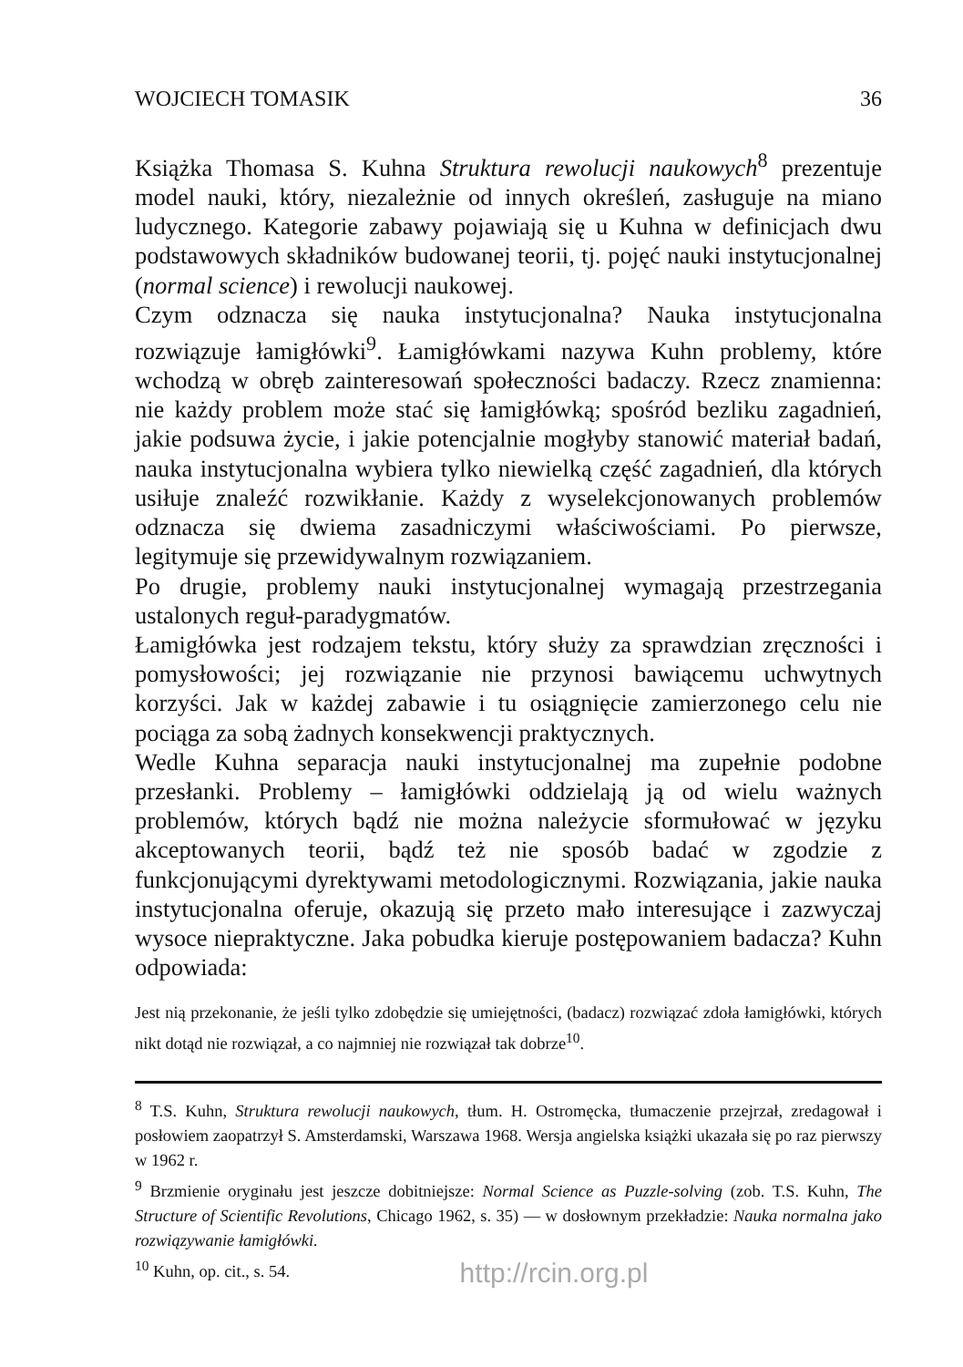WOJCIECH TOMASIK 36
Książka Thomasa S. Kuhna Struktura rewolucji naukowych<sup>8</sup> prezentuje model nauki, który, niezależnie od innych określeń, zasługuje na miano ludycznego. Kategorie zabawy pojawiają się u Kuhna w definicjach dwu podstawowych składników budowanej teorii, tj. pojęć nauki instytucjonalnej (normal science) i rewolucji naukowej.
Czym odznacza się nauka instytucjonalna? Nauka instytucjonalna rozwiązuje łamigłówki<sup>9</sup>. Łamigłówkami nazywa Kuhn problemy, które wchodzą w obręb zainteresowań społeczności badaczy. Rzecz znamienna: nie każdy problem może stać się łamigłówką; spośród bezliku zagadnień, jakie podsuwa życie, i jakie potencjalnie mogłyby stanowić materiał badań, nauka instytucjonalna wybiera tylko niewielką część zagadnień, dla których usiłuje znaleźć rozwikłanie. Każdy z wyselekcjonowanych problemów odznacza się dwiema zasadniczymi właściwościami. Po pierwsze, legitymuje się przewidywalnym rozwiązaniem.
Po drugie, problemy nauki instytucjonalnej wymagają przestrzegania ustalonych reguł-paradygmatów.
Łamigłówka jest rodzajem tekstu, który służy za sprawdzian zręczności i pomysłowości; jej rozwiązanie nie przynosi bawiącemu uchwytnych korzyści. Jak w każdej zabawie i tu osiągnięcie zamierzonego celu nie pociąga za sobą żadnych konsekwencji praktycznych.
Wedle Kuhna separacja nauki instytucjonalnej ma zupełnie podobne przesłanki. Problemy – łamigłówki oddzielają ją od wielu ważnych problemów, których bądź nie można należycie sformułować w języku akceptowanych teorii, bądź też nie sposób badać w zgodzie z funkcjonującymi dyrektywami metodologicznymi. Rozwiązania, jakie nauka instytucjonalna oferuje, okazują się przeto mało interesujące i zazwyczaj wysoce niepraktyczne. Jaka pobudka kieruje postępowaniem badacza? Kuhn odpowiada:
Jest nią przekonanie, że jeśli tylko zdobędzie się umiejętności, (badacz) rozwiązać zdoła łamigłówki, których nikt dotąd nie rozwiązał, a co najmniej nie rozwiązał tak dobrze<sup>10</sup>.
<sup>8</sup> T.S. Kuhn, Struktura rewolucji naukowych, tłum. H. Ostromęcka, tłumaczenie przejrzał, zredagował i posłowiem zaopatrzył S. Amsterdamski, Warszawa 1968. Wersja angielska książki ukazała się po raz pierwszy w 1962 r.
<sup>9</sup> Brzmienie oryginału jest jeszcze dobitniejsze: Normal Science as Puzzle-solving (zob. T.S. Kuhn, The Structure of Scientific Revolutions, Chicago 1962, s. 35) — w dosłownym przekładzie: Nauka normalna jako rozwiązywanie łamigłówki.
<sup>10</sup> Kuhn, op. cit., s. 54.
http://rcin.org.pl